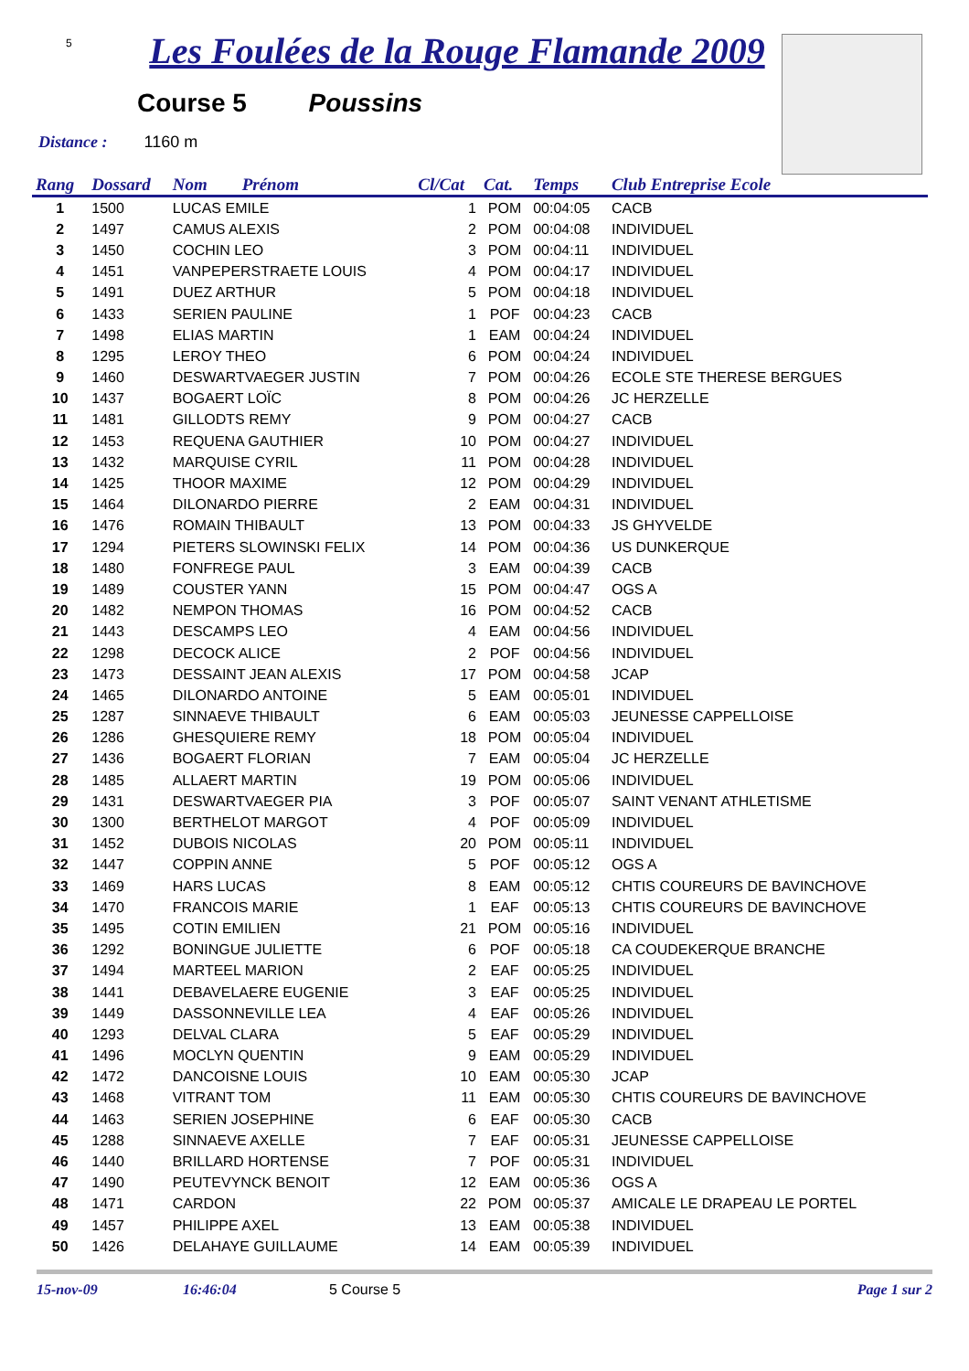5
Les Foulées de la Rouge Flamande 2009
Course 5 Poussins
Distance : 1160 m
| Rang | Dossard | Nom Prénom | Cl/Cat | Cat. | Temps | Club Entreprise Ecole |
| --- | --- | --- | --- | --- | --- | --- |
| 1 | 1500 | LUCAS EMILE | 1 | POM | 00:04:05 | CACB |
| 2 | 1497 | CAMUS ALEXIS | 2 | POM | 00:04:08 | INDIVIDUEL |
| 3 | 1450 | COCHIN LEO | 3 | POM | 00:04:11 | INDIVIDUEL |
| 4 | 1451 | VANPEPERSTRAETE LOUIS | 4 | POM | 00:04:17 | INDIVIDUEL |
| 5 | 1491 | DUEZ ARTHUR | 5 | POM | 00:04:18 | INDIVIDUEL |
| 6 | 1433 | SERIEN PAULINE | 1 | POF | 00:04:23 | CACB |
| 7 | 1498 | ELIAS MARTIN | 1 | EAM | 00:04:24 | INDIVIDUEL |
| 8 | 1295 | LEROY THEO | 6 | POM | 00:04:24 | INDIVIDUEL |
| 9 | 1460 | DESWARTVAEGER JUSTIN | 7 | POM | 00:04:26 | ECOLE STE THERESE BERGUES |
| 10 | 1437 | BOGAERT LOÏC | 8 | POM | 00:04:26 | JC HERZELLE |
| 11 | 1481 | GILLODTS REMY | 9 | POM | 00:04:27 | CACB |
| 12 | 1453 | REQUENA GAUTHIER | 10 | POM | 00:04:27 | INDIVIDUEL |
| 13 | 1432 | MARQUISE CYRIL | 11 | POM | 00:04:28 | INDIVIDUEL |
| 14 | 1425 | THOOR MAXIME | 12 | POM | 00:04:29 | INDIVIDUEL |
| 15 | 1464 | DILONARDO PIERRE | 2 | EAM | 00:04:31 | INDIVIDUEL |
| 16 | 1476 | ROMAIN THIBAULT | 13 | POM | 00:04:33 | JS GHYVELDE |
| 17 | 1294 | PIETERS SLOWINSKI FELIX | 14 | POM | 00:04:36 | US DUNKERQUE |
| 18 | 1480 | FONFREGE PAUL | 3 | EAM | 00:04:39 | CACB |
| 19 | 1489 | COUSTER YANN | 15 | POM | 00:04:47 | OGS A |
| 20 | 1482 | NEMPON THOMAS | 16 | POM | 00:04:52 | CACB |
| 21 | 1443 | DESCAMPS LEO | 4 | EAM | 00:04:56 | INDIVIDUEL |
| 22 | 1298 | DECOCK ALICE | 2 | POF | 00:04:56 | INDIVIDUEL |
| 23 | 1473 | DESSAINT JEAN ALEXIS | 17 | POM | 00:04:58 | JCAP |
| 24 | 1465 | DILONARDO ANTOINE | 5 | EAM | 00:05:01 | INDIVIDUEL |
| 25 | 1287 | SINNAEVE THIBAULT | 6 | EAM | 00:05:03 | JEUNESSE CAPPELLOISE |
| 26 | 1286 | GHESQUIERE REMY | 18 | POM | 00:05:04 | INDIVIDUEL |
| 27 | 1436 | BOGAERT FLORIAN | 7 | EAM | 00:05:04 | JC HERZELLE |
| 28 | 1485 | ALLAERT MARTIN | 19 | POM | 00:05:06 | INDIVIDUEL |
| 29 | 1431 | DESWARTVAEGER PIA | 3 | POF | 00:05:07 | SAINT VENANT ATHLETISME |
| 30 | 1300 | BERTHELOT MARGOT | 4 | POF | 00:05:09 | INDIVIDUEL |
| 31 | 1452 | DUBOIS NICOLAS | 20 | POM | 00:05:11 | INDIVIDUEL |
| 32 | 1447 | COPPIN ANNE | 5 | POF | 00:05:12 | OGS A |
| 33 | 1469 | HARS LUCAS | 8 | EAM | 00:05:12 | CHTIS COUREURS DE BAVINCHOVE |
| 34 | 1470 | FRANCOIS MARIE | 1 | EAF | 00:05:13 | CHTIS COUREURS DE BAVINCHOVE |
| 35 | 1495 | COTIN EMILIEN | 21 | POM | 00:05:16 | INDIVIDUEL |
| 36 | 1292 | BONINGUE JULIETTE | 6 | POF | 00:05:18 | CA COUDEKERQUE BRANCHE |
| 37 | 1494 | MARTEEL MARION | 2 | EAF | 00:05:25 | INDIVIDUEL |
| 38 | 1441 | DEBAVELAERE EUGENIE | 3 | EAF | 00:05:25 | INDIVIDUEL |
| 39 | 1449 | DASSONNEVILLE LEA | 4 | EAF | 00:05:26 | INDIVIDUEL |
| 40 | 1293 | DELVAL CLARA | 5 | EAF | 00:05:29 | INDIVIDUEL |
| 41 | 1496 | MOCLYN QUENTIN | 9 | EAM | 00:05:29 | INDIVIDUEL |
| 42 | 1472 | DANCOISNE LOUIS | 10 | EAM | 00:05:30 | JCAP |
| 43 | 1468 | VITRANT TOM | 11 | EAM | 00:05:30 | CHTIS COUREURS DE BAVINCHOVE |
| 44 | 1463 | SERIEN JOSEPHINE | 6 | EAF | 00:05:30 | CACB |
| 45 | 1288 | SINNAEVE AXELLE | 7 | EAF | 00:05:31 | JEUNESSE CAPPELLOISE |
| 46 | 1440 | BRILLARD HORTENSE | 7 | POF | 00:05:31 | INDIVIDUEL |
| 47 | 1490 | PEUTEVYNCK BENOIT | 12 | EAM | 00:05:36 | OGS A |
| 48 | 1471 | CARDON | 22 | POM | 00:05:37 | AMICALE LE DRAPEAU LE PORTEL |
| 49 | 1457 | PHILIPPE AXEL | 13 | EAM | 00:05:38 | INDIVIDUEL |
| 50 | 1426 | DELAHAYE GUILLAUME | 14 | EAM | 00:05:39 | INDIVIDUEL |
15-nov-09 16:46:04 5 Course 5 Page 1 sur 2